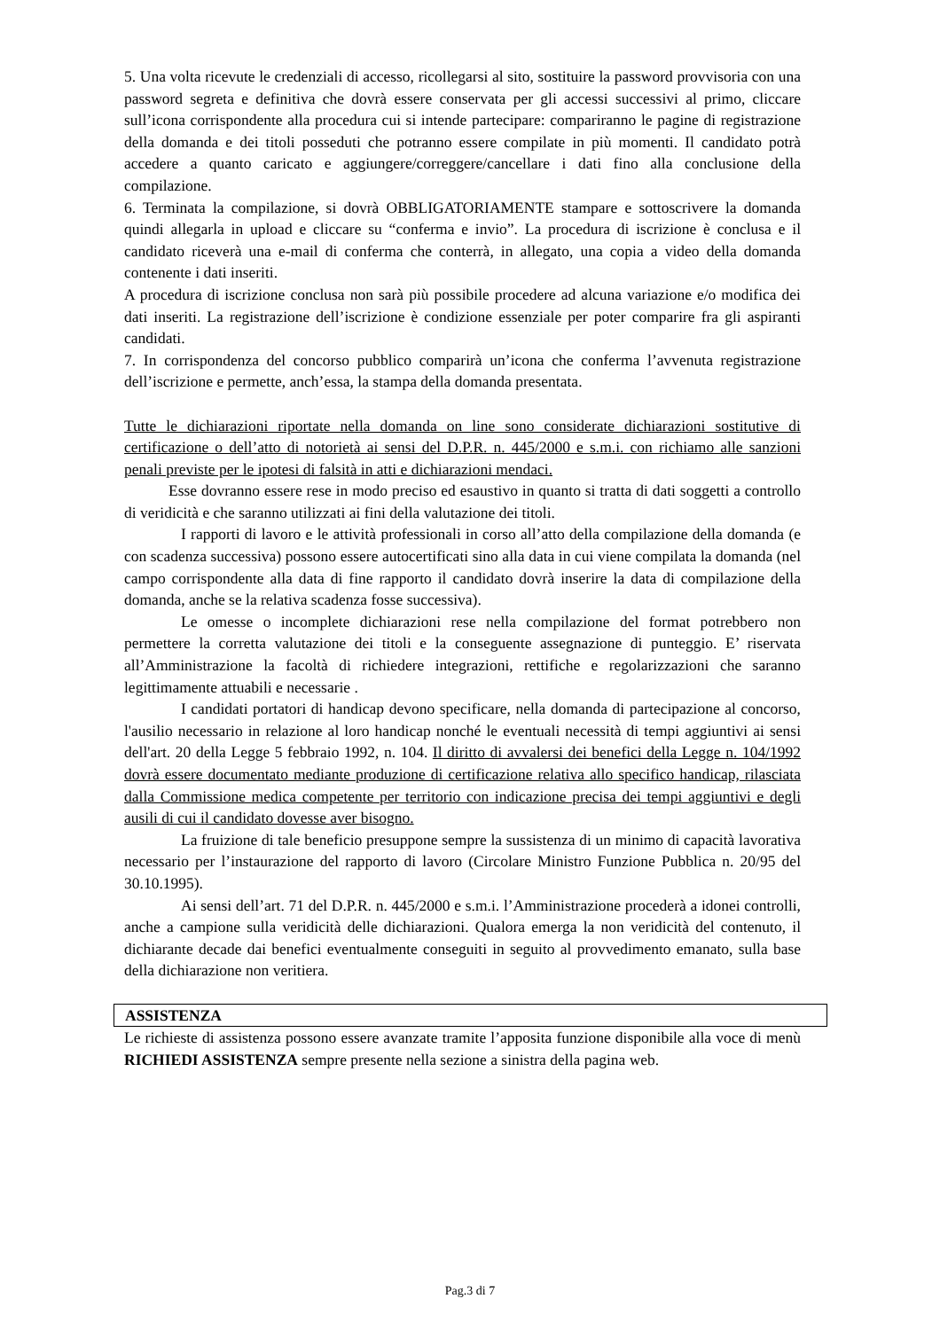5. Una volta ricevute le credenziali di accesso, ricollegarsi al sito, sostituire la password provvisoria con una password segreta e definitiva che dovrà essere conservata per gli accessi successivi al primo, cliccare sull’icona corrispondente alla procedura cui si intende partecipare: compariranno le pagine di registrazione della domanda e dei titoli posseduti che potranno essere compilate in più momenti. Il candidato potrà accedere a quanto caricato e aggiungere/correggere/cancellare i dati fino alla conclusione della compilazione.
6. Terminata la compilazione, si dovrà OBBLIGATORIAMENTE stampare e sottoscrivere la domanda quindi allegarla in upload e cliccare su “conferma e invio”. La procedura di iscrizione è conclusa e il candidato riceverà una e-mail di conferma che conterrà, in allegato, una copia a video della domanda contenente i dati inseriti.
A procedura di iscrizione conclusa non sarà più possibile procedere ad alcuna variazione e/o modifica dei dati inseriti. La registrazione dell’iscrizione è condizione essenziale per poter comparire fra gli aspiranti candidati.
7. In corrispondenza del concorso pubblico comparirà un’icona che conferma l’avvenuta registrazione dell’iscrizione e permette, anch’essa, la stampa della domanda presentata.
Tutte le dichiarazioni riportate nella domanda on line sono considerate dichiarazioni sostitutive di certificazione o dell’atto di notorietà ai sensi del D.P.R. n. 445/2000 e s.m.i. con richiamo alle sanzioni penali previste per le ipotesi di falsità in atti e dichiarazioni mendaci.
Esse dovranno essere rese in modo preciso ed esaustivo in quanto si tratta di dati soggetti a controllo di veridicità e che saranno utilizzati ai fini della valutazione dei titoli.
I rapporti di lavoro e le attività professionali in corso all’atto della compilazione della domanda (e con scadenza successiva) possono essere autocertificati sino alla data in cui viene compilata la domanda (nel campo corrispondente alla data di fine rapporto il candidato dovrà inserire la data di compilazione della domanda, anche se la relativa scadenza fosse successiva).
Le omesse o incomplete dichiarazioni rese nella compilazione del format potrebbero non permettere la corretta valutazione dei titoli e la conseguente assegnazione di punteggio. E’ riservata all’Amministrazione la facoltà di richiedere integrazioni, rettifiche e regolarizzazioni che saranno legittimamente attuabili e necessarie .
I candidati portatori di handicap devono specificare, nella domanda di partecipazione al concorso, l'ausilio necessario in relazione al loro handicap nonché le eventuali necessità di tempi aggiuntivi ai sensi dell'art. 20 della Legge 5 febbraio 1992, n. 104. Il diritto di avvalersi dei benefici della Legge n. 104/1992 dovrà essere documentato mediante produzione di certificazione relativa allo specifico handicap, rilasciata dalla Commissione medica competente per territorio con indicazione precisa dei tempi aggiuntivi e degli ausili di cui il candidato dovesse aver bisogno.
La fruizione di tale beneficio presuppone sempre la sussistenza di un minimo di capacità lavorativa necessario per l’instaurazione del rapporto di lavoro (Circolare Ministro Funzione Pubblica n. 20/95 del 30.10.1995).
Ai sensi dell’art. 71 del D.P.R. n. 445/2000 e s.m.i. l’Amministrazione procederà a idonei controlli, anche a campione sulla veridicità delle dichiarazioni. Qualora emerga la non veridicità del contenuto, il dichiarante decade dai benefici eventualmente conseguiti in seguito al provvedimento emanato, sulla base della dichiarazione non veritiera.
ASSISTENZA
Le richieste di assistenza possono essere avanzate tramite l’apposita funzione disponibile alla voce di menù RICHIEDI ASSISTENZA sempre presente nella sezione a sinistra della pagina web.
Pag.3 di 7